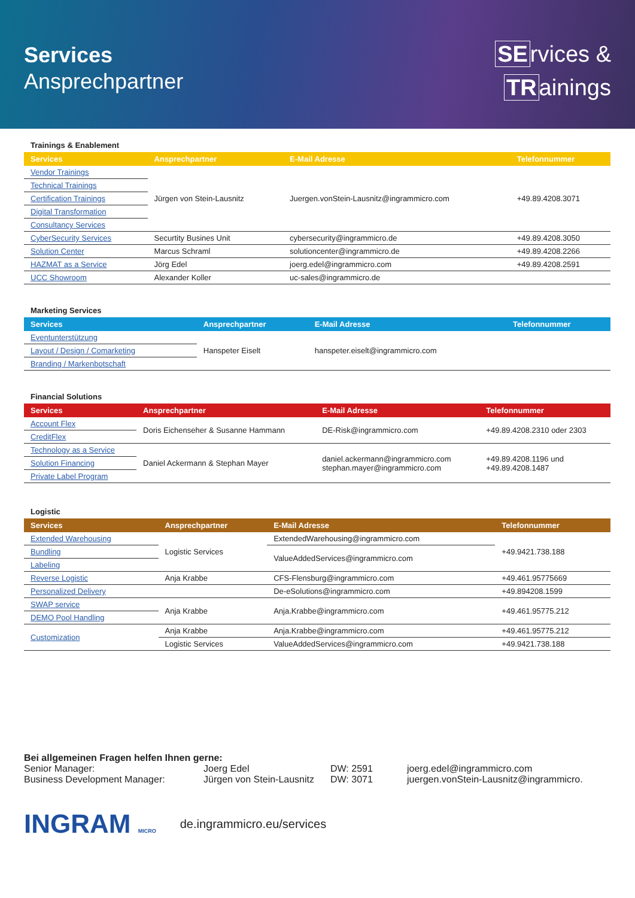Services
Ansprechpartner
SE rvices &
TR ainings
Trainings & Enablement
| Services | Ansprechpartner | E-Mail Adresse | Telefonnummer |
| --- | --- | --- | --- |
| Vendor Trainings | Jürgen von Stein-Lausnitz | Juergen.vonStein-Lausnitz@ingrammicro.com | +49.89.4208.3071 |
| Technical Trainings | | | |
| Certification Trainings | | | |
| Digital Transformation | | | |
| Consultancy Services | | | |
| CyberSecurity Services | Securtity Busines Unit | cybersecurity@ingrammicro.de | +49.89.4208.3050 |
| Solution Center | Marcus Schraml | solutioncenter@ingrammicro.de | +49.89.4208.2266 |
| HAZMAT as a Service | Jörg Edel | joerg.edel@ingrammicro.com | +49.89.4208.2591 |
| UCC Showroom | Alexander Koller | uc-sales@ingrammicro.de | |
Marketing Services
| Services | Ansprechpartner | E-Mail Adresse | Telefonnummer |
| --- | --- | --- | --- |
| Eventunterstützung | Hanspeter Eiselt | hanspeter.eiselt@ingrammicro.com | |
| Layout / Design / Comarketing | | | |
| Branding / Markenbotschaft | | | |
Financial Solutions
| Services | Ansprechpartner | E-Mail Adresse | Telefonnummer |
| --- | --- | --- | --- |
| Account Flex | Doris Eichenseher & Susanne Hammann | DE-Risk@ingrammicro.com | +49.89.4208.2310 oder 2303 |
| CreditFlex | | | |
| Technology as a Service | Daniel Ackermann & Stephan Mayer | daniel.ackermann@ingrammicro.com stephan.mayer@ingrammicro.com | +49.89.4208.1196 und +49.89.4208.1487 |
| Solution Financing | | | |
| Private Label Program | | | |
Logistic
| Services | Ansprechpartner | E-Mail Adresse | Telefonnummer |
| --- | --- | --- | --- |
| Extended Warehousing | Logistic Services | ExtendedWarehousing@ingrammicro.com | +49.9421.738.188 |
| Bundling | | ValueAddedServices@ingrammicro.com | |
| Labeling | | | |
| Reverse Logistic | Anja Krabbe | CFS-Flensburg@ingrammicro.com | +49.461.95775669 |
| Personalized Delivery | | De-eSolutions@ingrammicro.com | +49.894208.1599 |
| SWAP service | Anja Krabbe | Anja.Krabbe@ingrammicro.com | +49.461.95775.212 |
| DEMO Pool Handling | | | |
| Customization | Anja Krabbe | Anja.Krabbe@ingrammicro.com | +49.461.95775.212 |
| | Logistic Services | ValueAddedServices@ingrammicro.com | +49.9421.738.188 |
Bei allgemeinen Fragen helfen Ihnen gerne:
Senior Manager: Joerg Edel DW: 2591 joerg.edel@ingrammicro.com
Business Development Manager: Jürgen von Stein-Lausnitz DW: 3071 juergen.vonStein-Lausnitz@ingrammicro.
INGRAM MICRO de.ingrammicro.eu/services